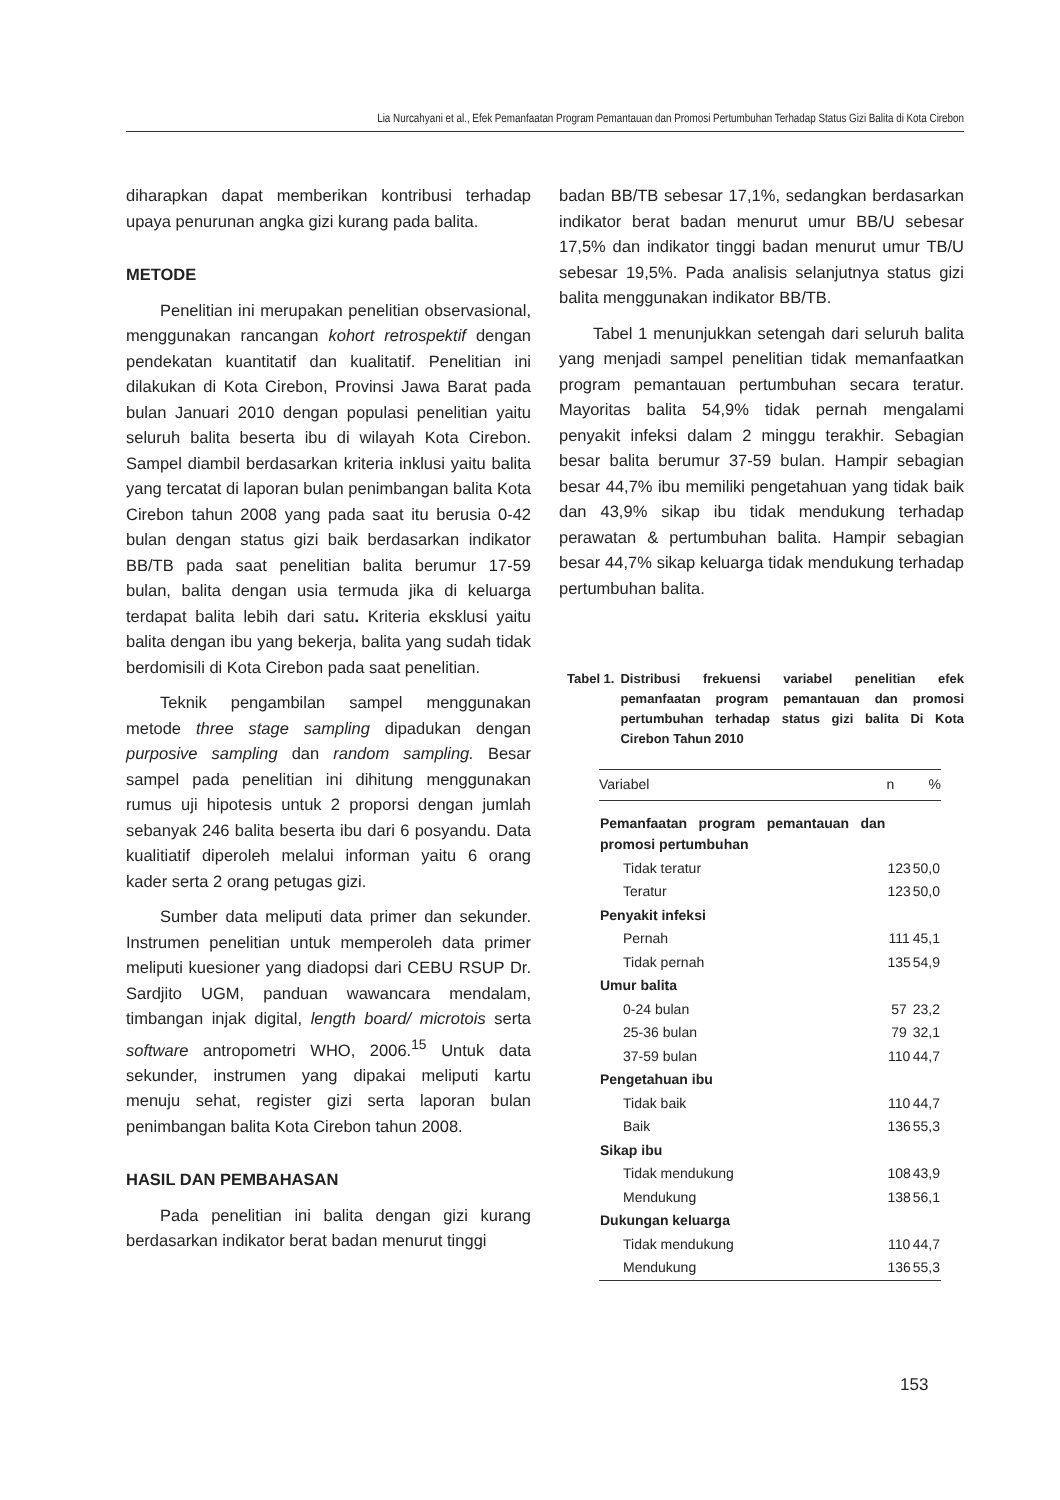Lia Nurcahyani et al., Efek Pemanfaatan Program Pemantauan dan Promosi Pertumbuhan Terhadap Status Gizi Balita di Kota Cirebon
diharapkan dapat memberikan kontribusi terhadap upaya penurunan angka gizi kurang pada balita.
METODE
Penelitian ini merupakan penelitian observasional, menggunakan rancangan kohort retrospektif dengan pendekatan kuantitatif dan kualitatif. Penelitian ini dilakukan di Kota Cirebon, Provinsi Jawa Barat pada bulan Januari 2010 dengan populasi penelitian yaitu seluruh balita beserta ibu di wilayah Kota Cirebon. Sampel diambil berdasarkan kriteria inklusi yaitu balita yang tercatat di laporan bulan penimbangan balita Kota Cirebon tahun 2008 yang pada saat itu berusia 0-42 bulan dengan status gizi baik berdasarkan indikator BB/TB pada saat penelitian balita berumur 17-59 bulan, balita dengan usia termuda jika di keluarga terdapat balita lebih dari satu. Kriteria eksklusi yaitu balita dengan ibu yang bekerja, balita yang sudah tidak berdomisili di Kota Cirebon pada saat penelitian.
Teknik pengambilan sampel menggunakan metode three stage sampling dipadukan dengan purposive sampling dan random sampling. Besar sampel pada penelitian ini dihitung menggunakan rumus uji hipotesis untuk 2 proporsi dengan jumlah sebanyak 246 balita beserta ibu dari 6 posyandu. Data kualitiatif diperoleh melalui informan yaitu 6 orang kader serta 2 orang petugas gizi.
Sumber data meliputi data primer dan sekunder. Instrumen penelitian untuk memperoleh data primer meliputi kuesioner yang diadopsi dari CEBU RSUP Dr. Sardjito UGM, panduan wawancara mendalam, timbangan injak digital, length board/ microtois serta software antropometri WHO, 2006.<sup>15</sup> Untuk data sekunder, instrumen yang dipakai meliputi kartu menuju sehat, register gizi serta laporan bulan penimbangan balita Kota Cirebon tahun 2008.
HASIL DAN PEMBAHASAN
Pada penelitian ini balita dengan gizi kurang berdasarkan indikator berat badan menurut tinggi
badan BB/TB sebesar 17,1%, sedangkan berdasarkan indikator berat badan menurut umur BB/U sebesar 17,5% dan indikator tinggi badan menurut umur TB/U sebesar 19,5%. Pada analisis selanjutnya status gizi balita menggunakan indikator BB/TB.
Tabel 1 menunjukkan setengah dari seluruh balita yang menjadi sampel penelitian tidak memanfaatkan program pemantauan pertumbuhan secara teratur. Mayoritas balita 54,9% tidak pernah mengalami penyakit infeksi dalam 2 minggu terakhir. Sebagian besar balita berumur 37-59 bulan. Hampir sebagian besar 44,7% ibu memiliki pengetahuan yang tidak baik dan 43,9% sikap ibu tidak mendukung terhadap perawatan & pertumbuhan balita. Hampir sebagian besar 44,7% sikap keluarga tidak mendukung terhadap pertumbuhan balita.
Tabel 1. Distribusi frekuensi variabel penelitian efek pemanfaatan program pemantauan dan promosi pertumbuhan terhadap status gizi balita Di Kota Cirebon Tahun 2010
| Variabel | n | % |
| --- | --- | --- |
| Pemanfaatan program pemantauan dan promosi pertumbuhan | | |
| Tidak teratur | 123 | 50,0 |
| Teratur | 123 | 50,0 |
| Penyakit infeksi | | |
| Pernah | 111 | 45,1 |
| Tidak pernah | 135 | 54,9 |
| Umur balita | | |
| 0-24 bulan | 57 | 23,2 |
| 25-36 bulan | 79 | 32,1 |
| 37-59 bulan | 110 | 44,7 |
| Pengetahuan ibu | | |
| Tidak baik | 110 | 44,7 |
| Baik | 136 | 55,3 |
| Sikap ibu | | |
| Tidak mendukung | 108 | 43,9 |
| Mendukung | 138 | 56,1 |
| Dukungan keluarga | | |
| Tidak mendukung | 110 | 44,7 |
| Mendukung | 136 | 55,3 |
153